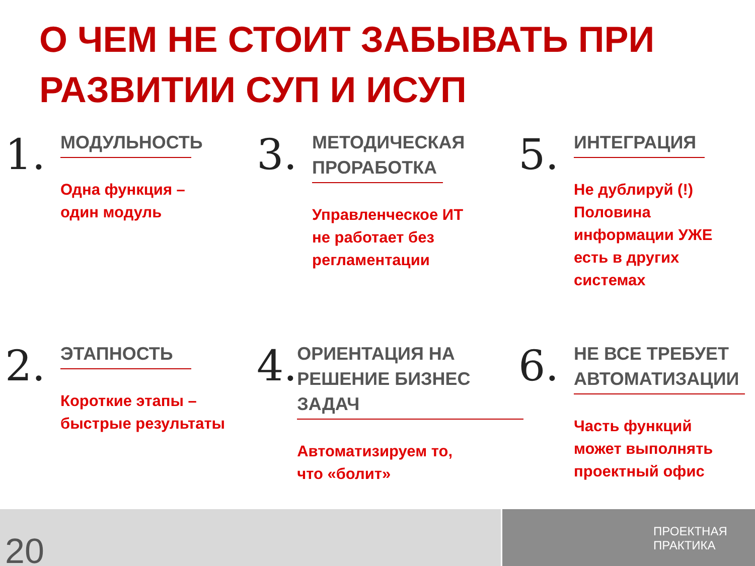О ЧЕМ НЕ СТОИТ ЗАБЫВАТЬ ПРИ РАЗВИТИИ СУП И ИСУП
1.
МОДУЛЬНОСТЬ
Одна функция –
один модуль
3.
МЕТОДИЧЕСКАЯ ПРОРАБОТКА
Управленческое ИТ
не работает без
регламентации
5.
ИНТЕГРАЦИЯ
Не дублируй (!)
Половина
информации УЖЕ
есть в других
системах
2.
ЭТАПНОСТЬ
Короткие этапы –
быстрые результаты
4.
ОРИЕНТАЦИЯ НА РЕШЕНИЕ БИЗНЕС ЗАДАЧ
Автоматизируем то,
что «болит»
6.
НЕ ВСЕ ТРЕБУЕТ АВТОМАТИЗАЦИИ
Часть функций
может выполнять
проектный офис
20
ПРОЕКТНАЯ
ПРАКТИКА